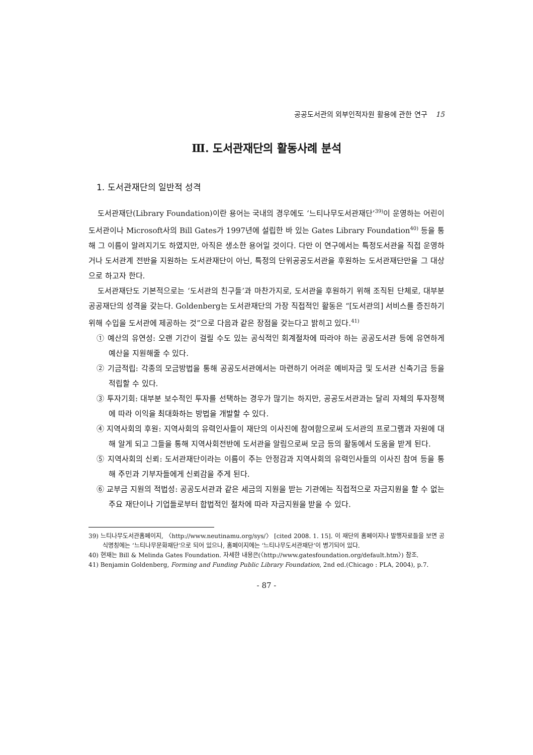공공도서관의 외부인적자원 활용에 관한 연구 15
Ⅲ. 도서관재단의 활동사례 분석
1. 도서관재단의 일반적 성격
도서관재단(Library Foundation)이란 용어는 국내의 경우에도 ‘느티나무도서관재단’<sup>39)</sup>이 운영하는 어린이도서관이나 Microsoft사의 Bill Gates가 1997년에 설립한 바 있는 Gates Library Foundation<sup>40)</sup> 등을 통해 그 이름이 알려지기도 하였지만, 아직은 생소한 용어일 것이다. 다만 이 연구에서는 특정도서관을 직접 운영하거나 도서관계 전반을 지원하는 도서관재단이 아닌, 특정의 단위공공도서관을 후원하는 도서관재단만을 그 대상으로 하고자 한다.
도서관재단도 기본적으로는 ‘도서관의 친구들’과 마찬가지로, 도서관을 후원하기 위해 조직된 단체로, 대부분 공공재단의 성격을 갖는다. Goldenberg는 도서관재단의 가장 직접적인 활동은 “[도서관의] 서비스를 증진하기 위해 수입을 도서관에 제공하는 것”으로 다음과 같은 장점을 갖는다고 밝히고 있다.<sup>41)</sup>
① 예산의 유연성: 오랜 기간이 걸릴 수도 있는 공식적인 회계절차에 따라야 하는 공공도서관 등에 유연하게 예산을 지원해줄 수 있다.
② 기금적립: 각종의 모금방법을 통해 공공도서관에서는 마련하기 어려운 예비자금 및 도서관 신축기금 등을 적립할 수 있다.
③ 투자기회: 대부분 보수적인 투자를 선택하는 경우가 많기는 하지만, 공공도서관과는 달리 자체의 투자정책에 따라 이익을 최대화하는 방법을 개발할 수 있다.
④ 지역사회의 후원: 지역사회의 유력인사들이 재단의 이사진에 참여함으로써 도서관의 프로그램과 자원에 대해 알게 되고 그들을 통해 지역사회전반에 도서관을 알림으로써 모금 등의 활동에서 도움을 받게 된다.
⑤ 지역사회의 신뢰: 도서관재단이라는 이름이 주는 안정감과 지역사회의 유력인사들의 이사진 참여 등을 통해 주민과 기부자들에게 신뢰감을 주게 된다.
⑥ 교부금 지원의 적법성: 공공도서관과 같은 세금의 지원을 받는 기관에는 직접적으로 자금지원을 할 수 없는 주요 재단이나 기업들로부터 합법적인 절차에 따라 자금지원을 받을 수 있다.
39) 느티나무도서관홈페이지, 〈http://www.neutinamu.org/sys/〉 [cited 2008. 1. 15]. 이 재단의 홈페이지나 발행자료들을 보면 공식명칭에는 ‘느티나무문화재단’으로 되어 있으나, 홈페이지에는 ‘느티나무도서관재단’이 병기되어 있다.
40) 현재는 Bill & Melinda Gates Foundation. 자세한 내용은(〈http://www.gatesfoundation.org/default.htm〉) 참조.
41) Benjamin Goldenberg, Forming and Funding Public Library Foundation, 2nd ed.(Chicago : PLA, 2004), p.7.
- 87 -